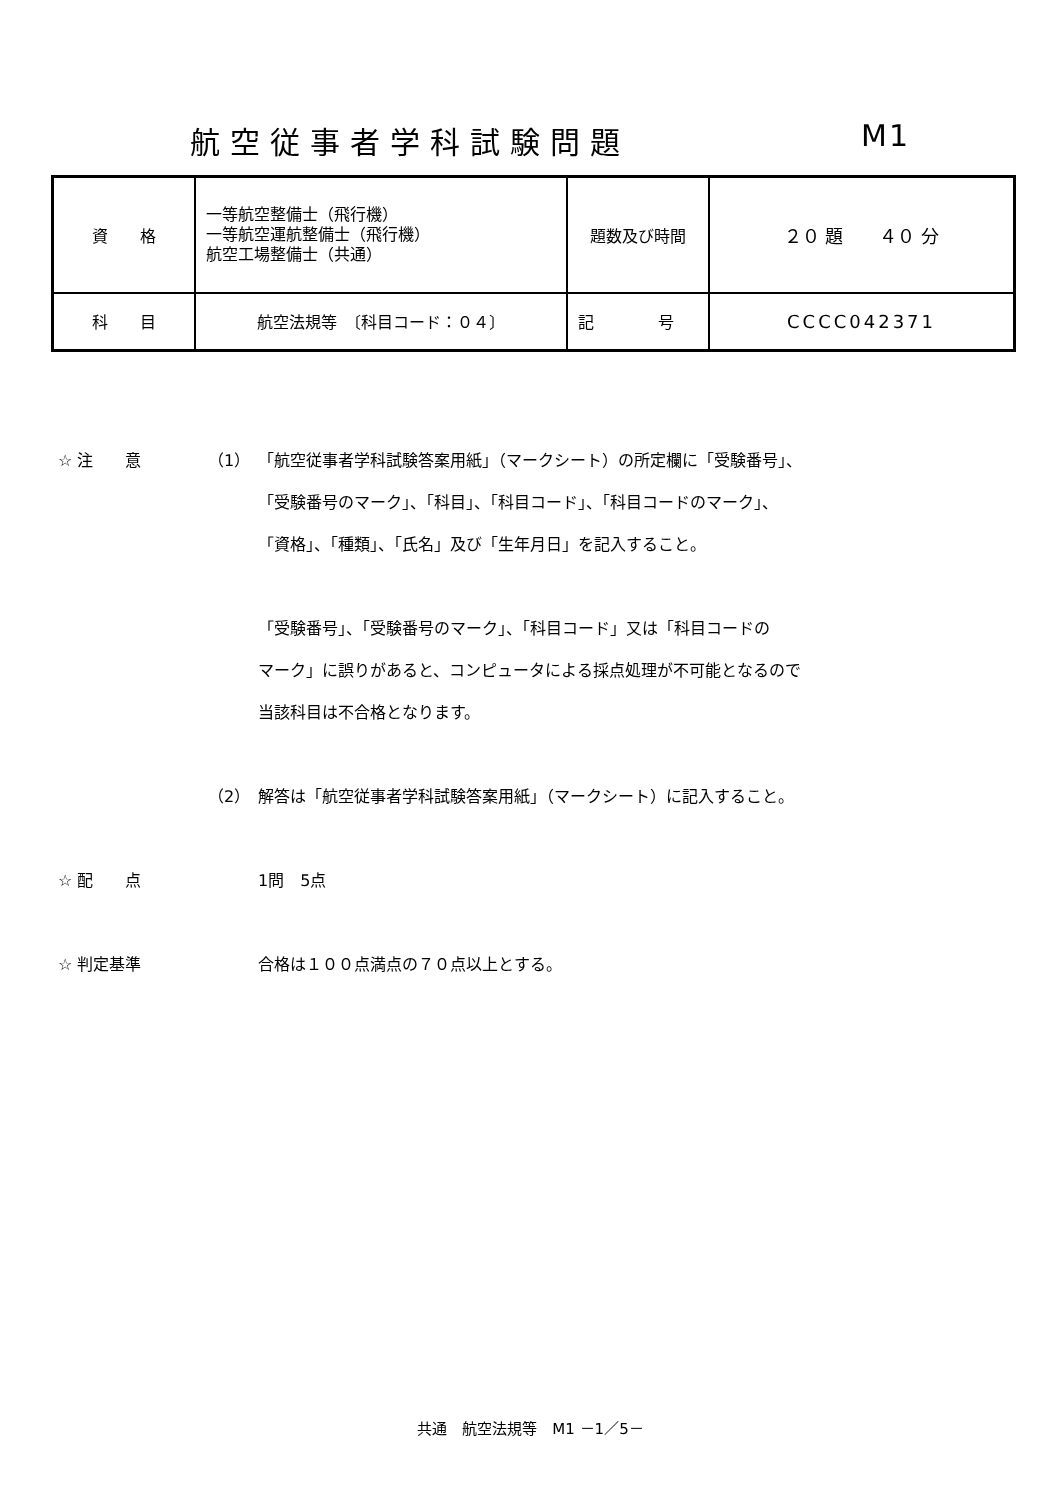航空従事者学科試験問題 M1
| 資 格 | 一等航空整備士（飛行機） 一等航空運航整備士（飛行機） 航空工場整備士（共通） | 題数及び時間 | ２０ 題 ４０ 分 |
| 科 目 | 航空法規等 〔科目コード：０４〕 | 記 号 | CCCC042371 |
☆ 注　　意 （1） 「航空従事者学科試験答案用紙」（マークシート）の所定欄に「受験番号」、
「受験番号のマーク」、「科目」、「科目コード」、「科目コードのマーク」、
「資格」、「種類」、「氏名」及び「生年月日」を記入すること。
「受験番号」、「受験番号のマーク」、「科目コード」又は「科目コードの
マーク」に誤りがあると、コンピュータによる採点処理が不可能となるので
当該科目は不合格となります。
（2） 解答は「航空従事者学科試験答案用紙」（マークシート）に記入すること。
☆ 配　　点 1問　5点
☆ 判定基準 合格は１００点満点の７０点以上とする。
共通　航空法規等　M1 －1／5－